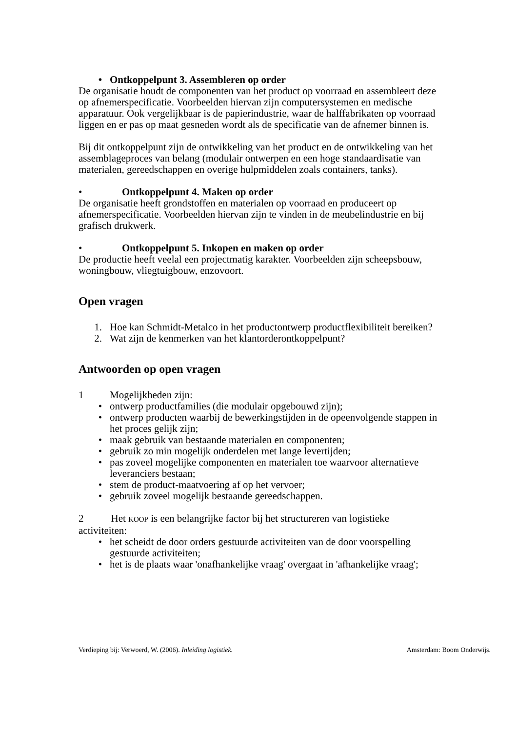• Ontkoppelpunt 3. Assembleren op order
De organisatie houdt de componenten van het product op voorraad en assembleert deze op afnemerspecificatie. Voorbeelden hiervan zijn computersystemen en medische apparatuur. Ook vergelijkbaar is de papierindustrie, waar de halffabrikaten op voorraad liggen en er pas op maat gesneden wordt als de specificatie van de afnemer binnen is.
Bij dit ontkoppelpunt zijn de ontwikkeling van het product en de ontwikkeling van het assemblageproces van belang (modulair ontwerpen en een hoge standaardisatie van materialen, gereedschappen en overige hulpmiddelen zoals containers, tanks).
• Ontkoppelpunt 4. Maken op order
De organisatie heeft grondstoffen en materialen op voorraad en produceert op afnemerspecificatie. Voorbeelden hiervan zijn te vinden in de meubelindustrie en bij grafisch drukwerk.
• Ontkoppelpunt 5. Inkopen en maken op order
De productie heeft veelal een projectmatig karakter. Voorbeelden zijn scheepsbouw, woningbouw, vliegtuigbouw, enzovoort.
Open vragen
1. Hoe kan Schmidt-Metalco in het productontwerp productflexibiliteit bereiken?
2. Wat zijn de kenmerken van het klantorderontkoppelpunt?
Antwoorden op open vragen
1 Mogelijkheden zijn:
• ontwerp productfamilies (die modulair opgebouwd zijn);
• ontwerp producten waarbij de bewerkingstijden in de opeenvolgende stappen in het proces gelijk zijn;
• maak gebruik van bestaande materialen en componenten;
• gebruik zo min mogelijk onderdelen met lange levertijden;
• pas zoveel mogelijke componenten en materialen toe waarvoor alternatieve leveranciers bestaan;
• stem de product-maatvoering af op het vervoer;
• gebruik zoveel mogelijk bestaande gereedschappen.
2 Het KOOP is een belangrijke factor bij het structureren van logistieke activiteiten:
• het scheidt de door orders gestuurde activiteiten van de door voorspelling gestuurde activiteiten;
• het is de plaats waar 'onafhankelijke vraag' overgaat in 'afhankelijke vraag';
Verdieping bij: Verwoerd, W. (2006). Inleiding logistiek. Amsterdam: Boom Onderwijs.